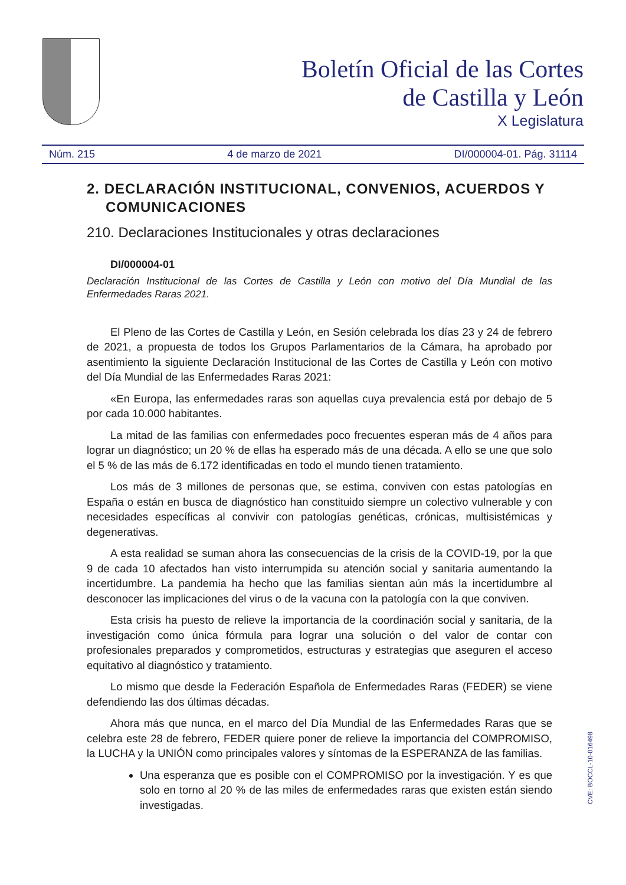Boletín Oficial de las Cortes
de Castilla y León
X Legislatura
Núm. 215 4 de marzo de 2021 DI/000004-01. Pág. 31114
2. DECLARACIÓN INSTITUCIONAL, CONVENIOS, ACUERDOS Y COMUNICACIONES
210. Declaraciones Institucionales y otras declaraciones
DI/000004-01
Declaración Institucional de las Cortes de Castilla y León con motivo del Día Mundial de las Enfermedades Raras 2021.
El Pleno de las Cortes de Castilla y León, en Sesión celebrada los días 23 y 24 de febrero de 2021, a propuesta de todos los Grupos Parlamentarios de la Cámara, ha aprobado por asentimiento la siguiente Declaración Institucional de las Cortes de Castilla y León con motivo del Día Mundial de las Enfermedades Raras 2021:
«En Europa, las enfermedades raras son aquellas cuya prevalencia está por debajo de 5 por cada 10.000 habitantes.
La mitad de las familias con enfermedades poco frecuentes esperan más de 4 años para lograr un diagnóstico; un 20 % de ellas ha esperado más de una década. A ello se une que solo el 5 % de las más de 6.172 identificadas en todo el mundo tienen tratamiento.
Los más de 3 millones de personas que, se estima, conviven con estas patologías en España o están en busca de diagnóstico han constituido siempre un colectivo vulnerable y con necesidades específicas al convivir con patologías genéticas, crónicas, multisistémicas y degenerativas.
A esta realidad se suman ahora las consecuencias de la crisis de la COVID-19, por la que 9 de cada 10 afectados han visto interrumpida su atención social y sanitaria aumentando la incertidumbre. La pandemia ha hecho que las familias sientan aún más la incertidumbre al desconocer las implicaciones del virus o de la vacuna con la patología con la que conviven.
Esta crisis ha puesto de relieve la importancia de la coordinación social y sanitaria, de la investigación como única fórmula para lograr una solución o del valor de contar con profesionales preparados y comprometidos, estructuras y estrategias que aseguren el acceso equitativo al diagnóstico y tratamiento.
Lo mismo que desde la Federación Española de Enfermedades Raras (FEDER) se viene defendiendo las dos últimas décadas.
Ahora más que nunca, en el marco del Día Mundial de las Enfermedades Raras que se celebra este 28 de febrero, FEDER quiere poner de relieve la importancia del COMPROMISO, la LUCHA y la UNIÓN como principales valores y síntomas de la ESPERANZA de las familias.
Una esperanza que es posible con el COMPROMISO por la investigación. Y es que solo en torno al 20 % de las miles de enfermedades raras que existen están siendo investigadas.
CVE: BOCCL-10-016498